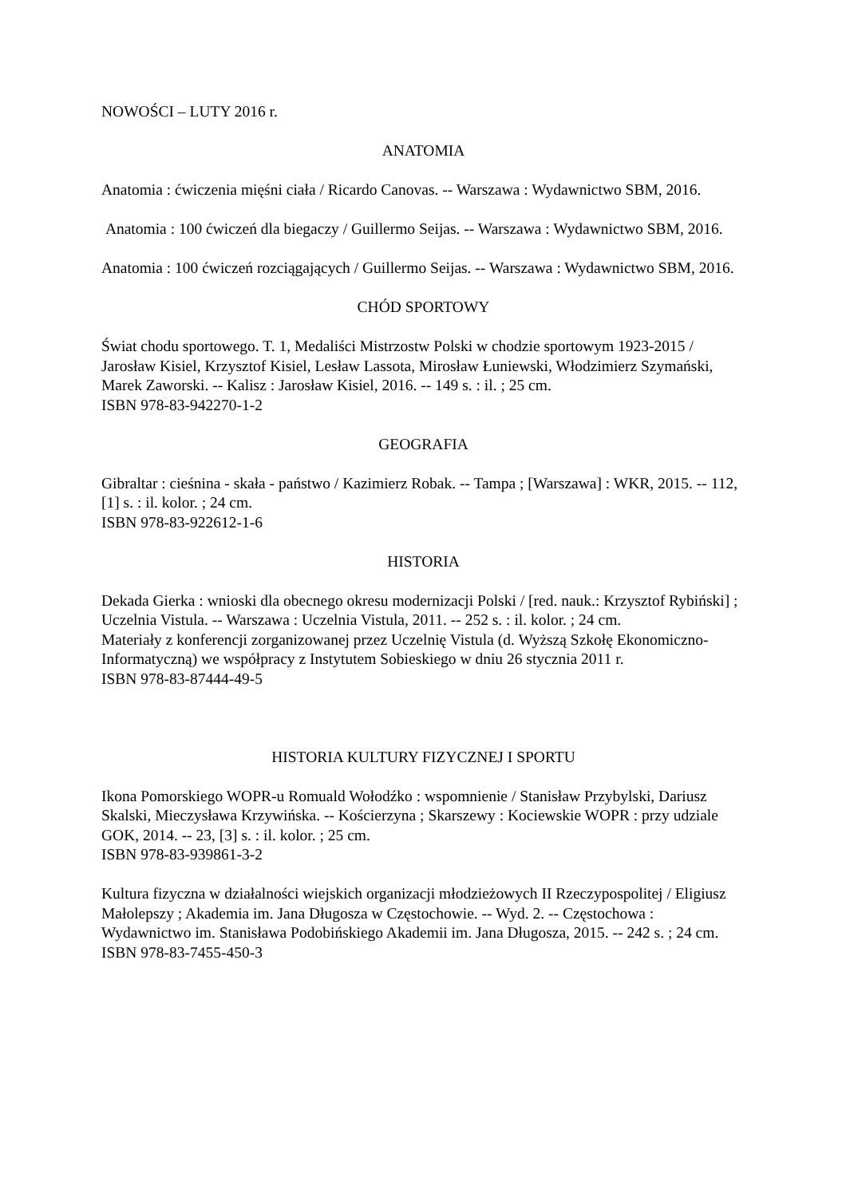NOWOŚCI – LUTY 2016 r.
ANATOMIA
Anatomia : ćwiczenia mięśni ciała / Ricardo Canovas. -- Warszawa : Wydawnictwo SBM, 2016.
Anatomia : 100 ćwiczeń dla biegaczy / Guillermo Seijas. -- Warszawa : Wydawnictwo SBM, 2016.
Anatomia : 100 ćwiczeń rozciągających / Guillermo Seijas. -- Warszawa : Wydawnictwo SBM, 2016.
CHÓD SPORTOWY
Świat chodu sportowego. T. 1, Medaliści Mistrzostw Polski w chodzie sportowym 1923-2015 / Jarosław Kisiel, Krzysztof Kisiel, Lesław Lassota, Mirosław Łuniewski, Włodzimierz Szymański, Marek Zaworski. -- Kalisz : Jarosław Kisiel, 2016. -- 149 s. : il. ; 25 cm.
ISBN 978-83-942270-1-2
GEOGRAFIA
Gibraltar : cieśnina - skała - państwo / Kazimierz Robak. -- Tampa ; [Warszawa] : WKR, 2015. -- 112, [1] s. : il. kolor. ; 24 cm.
ISBN 978-83-922612-1-6
HISTORIA
Dekada Gierka : wnioski dla obecnego okresu modernizacji Polski / [red. nauk.: Krzysztof Rybiński] ; Uczelnia Vistula. -- Warszawa : Uczelnia Vistula, 2011. -- 252 s. : il. kolor. ; 24 cm.
Materiały z konferencji zorganizowanej przez Uczelnię Vistula (d. Wyższą Szkołę Ekonomiczno-Informatyczną) we współpracy z Instytutem Sobieskiego w dniu 26 stycznia 2011 r.
ISBN 978-83-87444-49-5
HISTORIA KULTURY FIZYCZNEJ I SPORTU
Ikona Pomorskiego WOPR-u Romuald Wołodźko : wspomnienie / Stanisław Przybylski, Dariusz Skalski, Mieczysława Krzywińska. -- Kościerzyna ; Skarszewy : Kociewskie WOPR : przy udziale GOK, 2014. -- 23, [3] s. : il. kolor. ; 25 cm.
ISBN 978-83-939861-3-2
Kultura fizyczna w działalności wiejskich organizacji młodzieżowych II Rzeczypospolitej / Eligiusz Małolepszy ; Akademia im. Jana Długosza w Częstochowie. -- Wyd. 2. -- Częstochowa : Wydawnictwo im. Stanisława Podobińskiego Akademii im. Jana Długosza, 2015. -- 242 s. ; 24 cm.
ISBN 978-83-7455-450-3